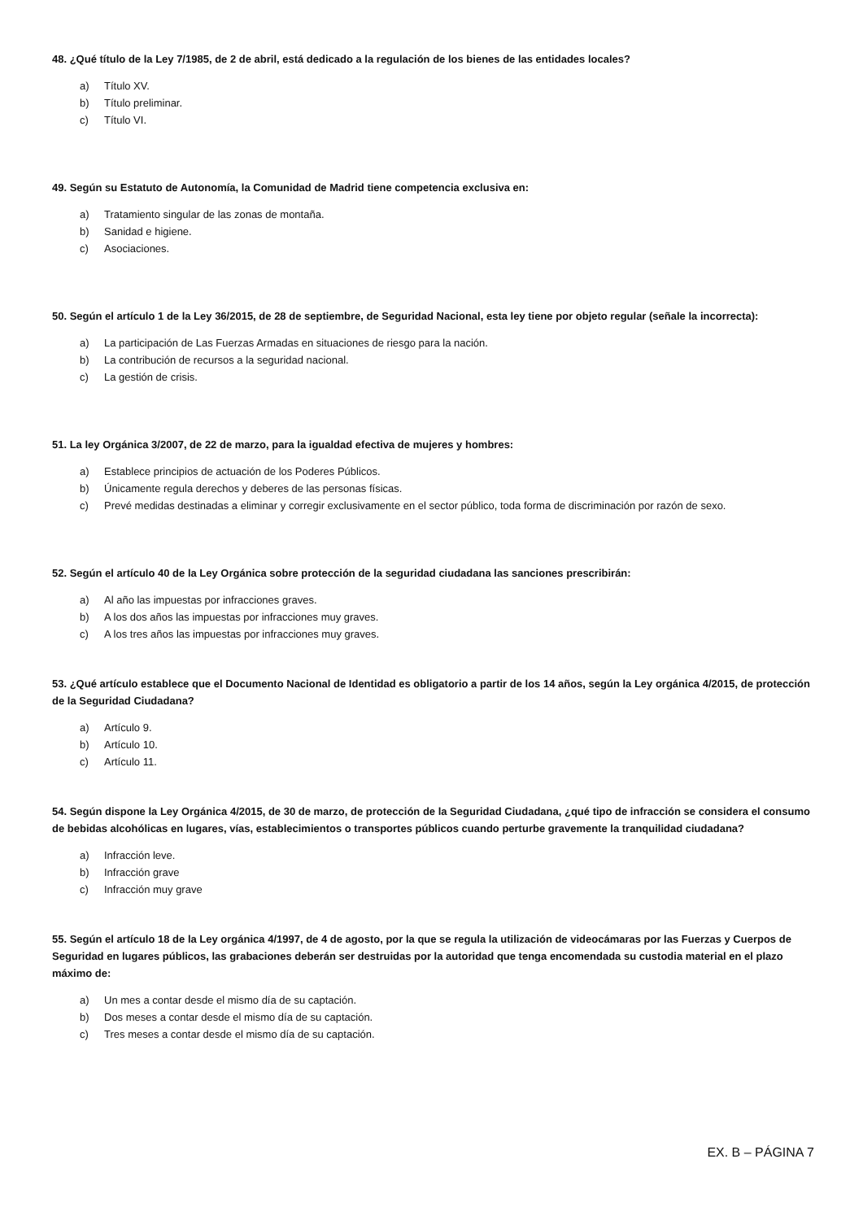48. ¿Qué título de la Ley 7/1985, de 2 de abril, está dedicado a la regulación de los bienes de las entidades locales?
a) Título XV.
b) Título preliminar.
c) Título VI.
49. Según su Estatuto de Autonomía, la Comunidad de Madrid tiene competencia exclusiva en:
a) Tratamiento singular de las zonas de montaña.
b) Sanidad e higiene.
c) Asociaciones.
50. Según el artículo 1 de la Ley 36/2015, de 28 de septiembre, de Seguridad Nacional, esta ley tiene por objeto regular (señale la incorrecta):
a) La participación de Las Fuerzas Armadas en situaciones de riesgo para la nación.
b) La contribución de recursos a la seguridad nacional.
c) La gestión de crisis.
51. La ley Orgánica 3/2007, de 22 de marzo, para la igualdad efectiva de mujeres y hombres:
a) Establece principios de actuación de los Poderes Públicos.
b) Únicamente regula derechos y deberes de las personas físicas.
c) Prevé medidas destinadas a eliminar y corregir exclusivamente en el sector público, toda forma de discriminación por razón de sexo.
52. Según el artículo 40 de la Ley Orgánica sobre protección de la seguridad ciudadana las sanciones prescribirán:
a) Al año las impuestas por infracciones graves.
b) A los dos años las impuestas por infracciones muy graves.
c) A los tres años las impuestas por infracciones muy graves.
53. ¿Qué artículo establece que el Documento Nacional de Identidad es obligatorio a partir de los 14 años, según la Ley orgánica 4/2015, de protección de la Seguridad Ciudadana?
a) Artículo 9.
b) Artículo 10.
c) Artículo 11.
54. Según dispone la Ley Orgánica 4/2015, de 30 de marzo, de protección de la Seguridad Ciudadana, ¿qué tipo de infracción se considera el consumo de bebidas alcohólicas en lugares, vías, establecimientos o transportes públicos cuando perturbe gravemente la tranquilidad ciudadana?
a) Infracción leve.
b) Infracción grave
c) Infracción muy grave
55. Según el artículo 18 de la Ley orgánica 4/1997, de 4 de agosto, por la que se regula la utilización de videocámaras por las Fuerzas y Cuerpos de Seguridad en lugares públicos, las grabaciones deberán ser destruidas por la autoridad que tenga encomendada su custodia material en el plazo máximo de:
a) Un mes a contar desde el mismo día de su captación.
b) Dos meses a contar desde el mismo día de su captación.
c) Tres meses a contar desde el mismo día de su captación.
EX. B – PÁGINA 7